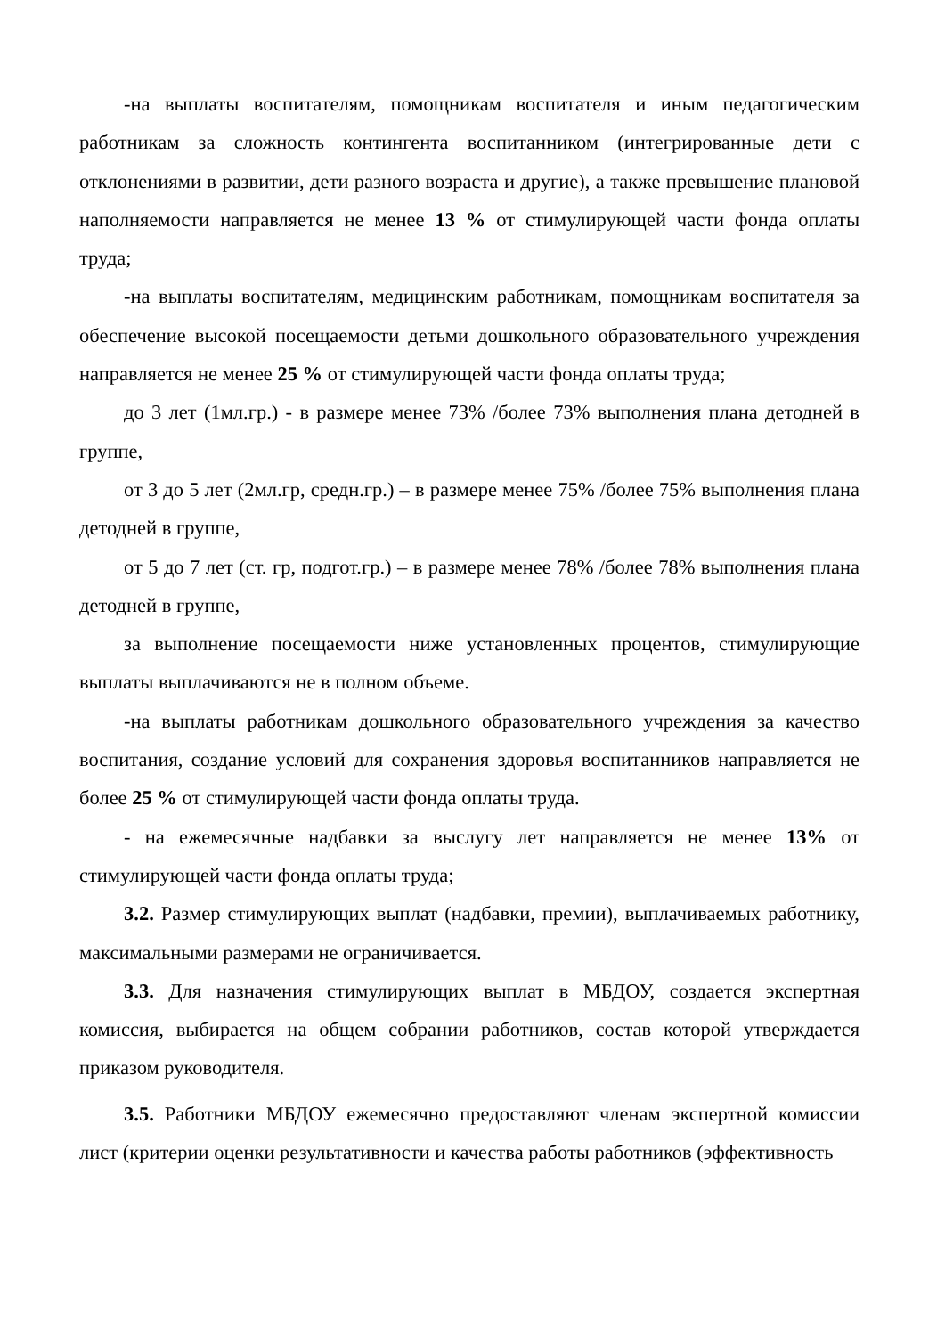-на выплаты воспитателям, помощникам воспитателя и иным педагогическим работникам за сложность контингента воспитанником (интегрированные дети с отклонениями в развитии, дети разного возраста и другие), а также превышение плановой наполняемости направляется не менее 13 % от стимулирующей части фонда оплаты труда;
-на выплаты воспитателям, медицинским работникам, помощникам воспитателя за обеспечение высокой посещаемости детьми дошкольного образовательного учреждения направляется не менее 25 % от стимулирующей части фонда оплаты труда;
до 3 лет (1мл.гр.) - в размере менее 73% /более 73% выполнения плана детодней в группе,
от 3 до 5 лет (2мл.гр, средн.гр.) – в размере менее 75% /более 75% выполнения плана детодней в группе,
от 5 до 7 лет (ст. гр, подгот.гр.) – в размере менее 78% /более 78% выполнения плана детодней в группе,
за выполнение посещаемости ниже установленных процентов, стимулирующие выплаты выплачиваются не в полном объеме.
-на выплаты работникам дошкольного образовательного учреждения за качество воспитания, создание условий для сохранения здоровья воспитанников направляется не более 25 % от стимулирующей части фонда оплаты труда.
- на ежемесячные надбавки за выслугу лет направляется не менее 13% от стимулирующей части фонда оплаты труда;
3.2. Размер стимулирующих выплат (надбавки, премии), выплачиваемых работнику, максимальными размерами не ограничивается.
3.3. Для назначения стимулирующих выплат в МБДОУ, создается экспертная комиссия, выбирается на общем собрании работников, состав которой утверждается приказом руководителя.
3.5. Работники МБДОУ ежемесячно предоставляют членам экспертной комиссии лист (критерии оценки результативности и качества работы работников (эффективность